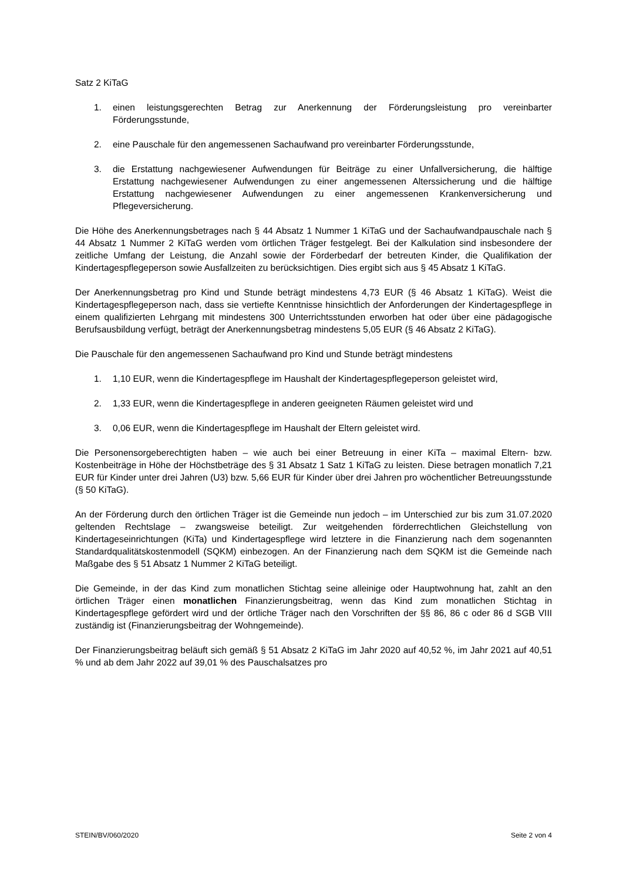Satz 2 KiTaG
1. einen leistungsgerechten Betrag zur Anerkennung der Förderungsleistung pro vereinbarter Förderungsstunde,
2. eine Pauschale für den angemessenen Sachaufwand pro vereinbarter Förderungsstunde,
3. die Erstattung nachgewiesener Aufwendungen für Beiträge zu einer Unfallversicherung, die hälftige Erstattung nachgewiesener Aufwendungen zu einer angemessenen Alterssicherung und die hälftige Erstattung nachgewiesener Aufwendungen zu einer angemessenen Krankenversicherung und Pflegeversicherung.
Die Höhe des Anerkennungsbetrages nach § 44 Absatz 1 Nummer 1 KiTaG und der Sachaufwandpauschale nach § 44 Absatz 1 Nummer 2 KiTaG werden vom örtlichen Träger festgelegt. Bei der Kalkulation sind insbesondere der zeitliche Umfang der Leistung, die Anzahl sowie der Förderbedarf der betreuten Kinder, die Qualifikation der Kindertagespflegeperson sowie Ausfallzeiten zu berücksichtigen. Dies ergibt sich aus § 45 Absatz 1 KiTaG.
Der Anerkennungsbetrag pro Kind und Stunde beträgt mindestens 4,73 EUR (§ 46 Absatz 1 KiTaG). Weist die Kindertagespflegeperson nach, dass sie vertiefte Kenntnisse hinsichtlich der Anforderungen der Kindertagespflege in einem qualifizierten Lehrgang mit mindestens 300 Unterrichtsstunden erworben hat oder über eine pädagogische Berufsausbildung verfügt, beträgt der Anerkennungsbetrag mindestens 5,05 EUR (§ 46 Absatz 2 KiTaG).
Die Pauschale für den angemessenen Sachaufwand pro Kind und Stunde beträgt mindestens
1. 1,10 EUR, wenn die Kindertagespflege im Haushalt der Kindertagespflegeperson geleistet wird,
2. 1,33 EUR, wenn die Kindertagespflege in anderen geeigneten Räumen geleistet wird und
3. 0,06 EUR, wenn die Kindertagespflege im Haushalt der Eltern geleistet wird.
Die Personensorgeberechtigten haben – wie auch bei einer Betreuung in einer KiTa – maximal Eltern- bzw. Kostenbeiträge in Höhe der Höchstbeträge des § 31 Absatz 1 Satz 1 KiTaG zu leisten. Diese betragen monatlich 7,21 EUR für Kinder unter drei Jahren (U3) bzw. 5,66 EUR für Kinder über drei Jahren pro wöchentlicher Betreuungsstunde (§ 50 KiTaG).
An der Förderung durch den örtlichen Träger ist die Gemeinde nun jedoch – im Unterschied zur bis zum 31.07.2020 geltenden Rechtslage – zwangsweise beteiligt. Zur weitgehenden förderrechtlichen Gleichstellung von Kindertageseinrichtungen (KiTa) und Kindertagespflege wird letztere in die Finanzierung nach dem sogenannten Standardqualitätskostenmodell (SQKM) einbezogen. An der Finanzierung nach dem SQKM ist die Gemeinde nach Maßgabe des § 51 Absatz 1 Nummer 2 KiTaG beteiligt.
Die Gemeinde, in der das Kind zum monatlichen Stichtag seine alleinige oder Hauptwohnung hat, zahlt an den örtlichen Träger einen monatlichen Finanzierungsbeitrag, wenn das Kind zum monatlichen Stichtag in Kindertagespflege gefördert wird und der örtliche Träger nach den Vorschriften der §§ 86, 86 c oder 86 d SGB VIII zuständig ist (Finanzierungsbeitrag der Wohngemeinde).
Der Finanzierungsbeitrag beläuft sich gemäß § 51 Absatz 2 KiTaG im Jahr 2020 auf 40,52 %, im Jahr 2021 auf 40,51 % und ab dem Jahr 2022 auf 39,01 % des Pauschalsatzes pro
STEIN/BV/060/2020 Seite 2 von 4